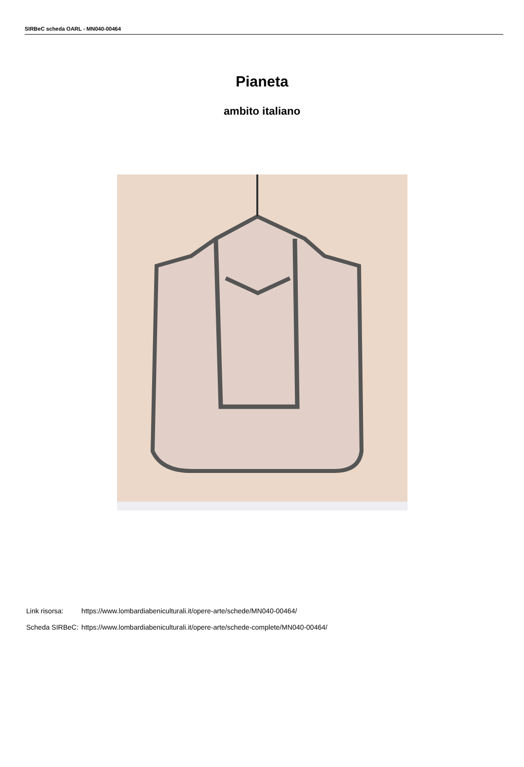SIRBeC scheda OARL - MN040-00464
Pianeta
ambito italiano
| Link risorsa: | https://www.lombardiabeniculturali.it/opere-arte/schede/MN040-00464/ |
| Scheda SIRBeC: | https://www.lombardiabeniculturali.it/opere-arte/schede-complete/MN040-00464/ |